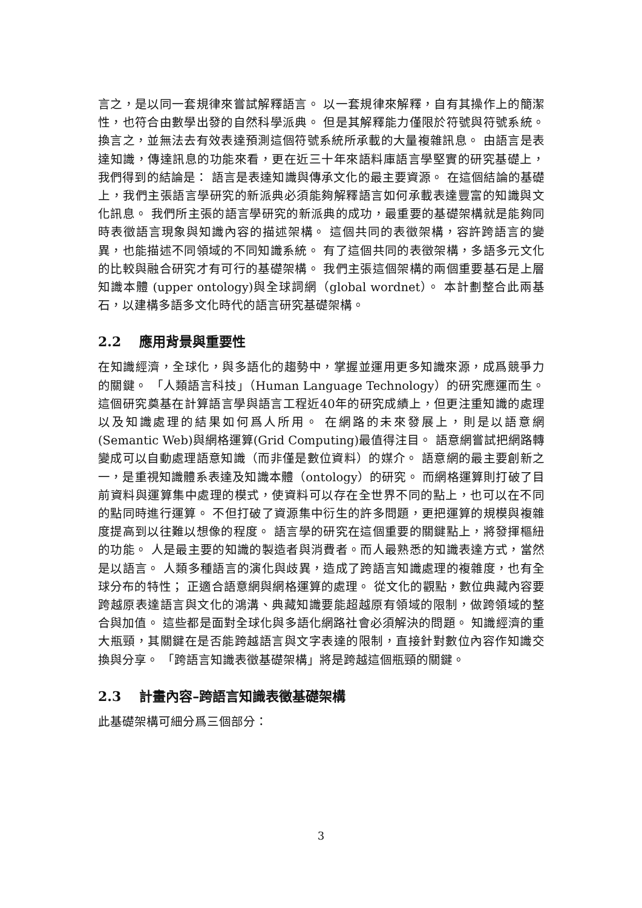言之，是以同一套規律來嘗試解釋語言。 以一套規律來解釋，自有其操作上的簡潔性，也符合由數學出發的自然科學派典。 但是其解釋能力僅限於符號與符號系統。 換言之，並無法去有效表達預測這個符號系統所承載的大量複雜訊息。 由語言是表達知識，傳達訊息的功能來看，更在近三十年來語料庫語言學堅實的研究基礎上，我們得到的結論是： 語言是表達知識與傳承文化的最主要資源。 在這個結論的基礎上，我們主張語言學研究的新派典必須能夠解釋語言如何承載表達豐富的知識與文化訊息。 我們所主張的語言學研究的新派典的成功，最重要的基礎架構就是能夠同時表徵語言現象與知識內容的描述架構。 這個共同的表徵架構，容許跨語言的變異，也能描述不同領域的不同知識系統。 有了這個共同的表徵架構，多語多元文化的比較與融合研究才有可行的基礎架構。 我們主張這個架構的兩個重要基石是上層知識本體 (upper ontology)與全球詞網（global wordnet）。 本計劃整合此兩基石，以建構多語多文化時代的語言研究基礎架構。
2.2 應用背景與重要性
在知識經濟，全球化，與多語化的趨勢中，掌握並運用更多知識來源，成爲競爭力的關鍵。 「人類語言科技」（Human Language Technology）的研究應運而生。 這個研究奠基在計算語言學與語言工程近40年的研究成績上，但更注重知識的處理以及知識處理的結果如何爲人所用。 在網路的未來發展上，則是以語意網 (Semantic Web)與網格運算(Grid Computing)最值得注目。 語意網嘗試把網路轉變成可以自動處理語意知識（而非僅是數位資料）的媒介。 語意網的最主要創新之一，是重視知識體系表達及知識本體（ontology）的研究。 而網格運算則打破了目前資料與運算集中處理的模式，使資料可以存在全世界不同的點上，也可以在不同的點同時進行運算。 不但打破了資源集中衍生的許多問題，更把運算的規模與複雜度提高到以往難以想像的程度。 語言學的研究在這個重要的關鍵點上，將發揮樞紐的功能。 人是最主要的知識的製造者與消費者。而人最熟悉的知識表達方式，當然是以語言。 人類多種語言的演化與歧異，造成了跨語言知識處理的複雜度，也有全球分布的特性； 正適合語意網與網格運算的處理。 從文化的觀點，數位典藏內容要跨越原表達語言與文化的鴻溝、典藏知識要能超越原有領域的限制，做跨領域的整合與加值。 這些都是面對全球化與多語化網路社會必須解決的問題。 知識經濟的重大瓶頸，其關鍵在是否能跨越語言與文字表達的限制，直接針對數位內容作知識交換與分享。 「跨語言知識表徵基礎架構」將是跨越這個瓶頸的關鍵。
2.3 計畫內容–跨語言知識表徵基礎架構
此基礎架構可細分爲三個部分：
3